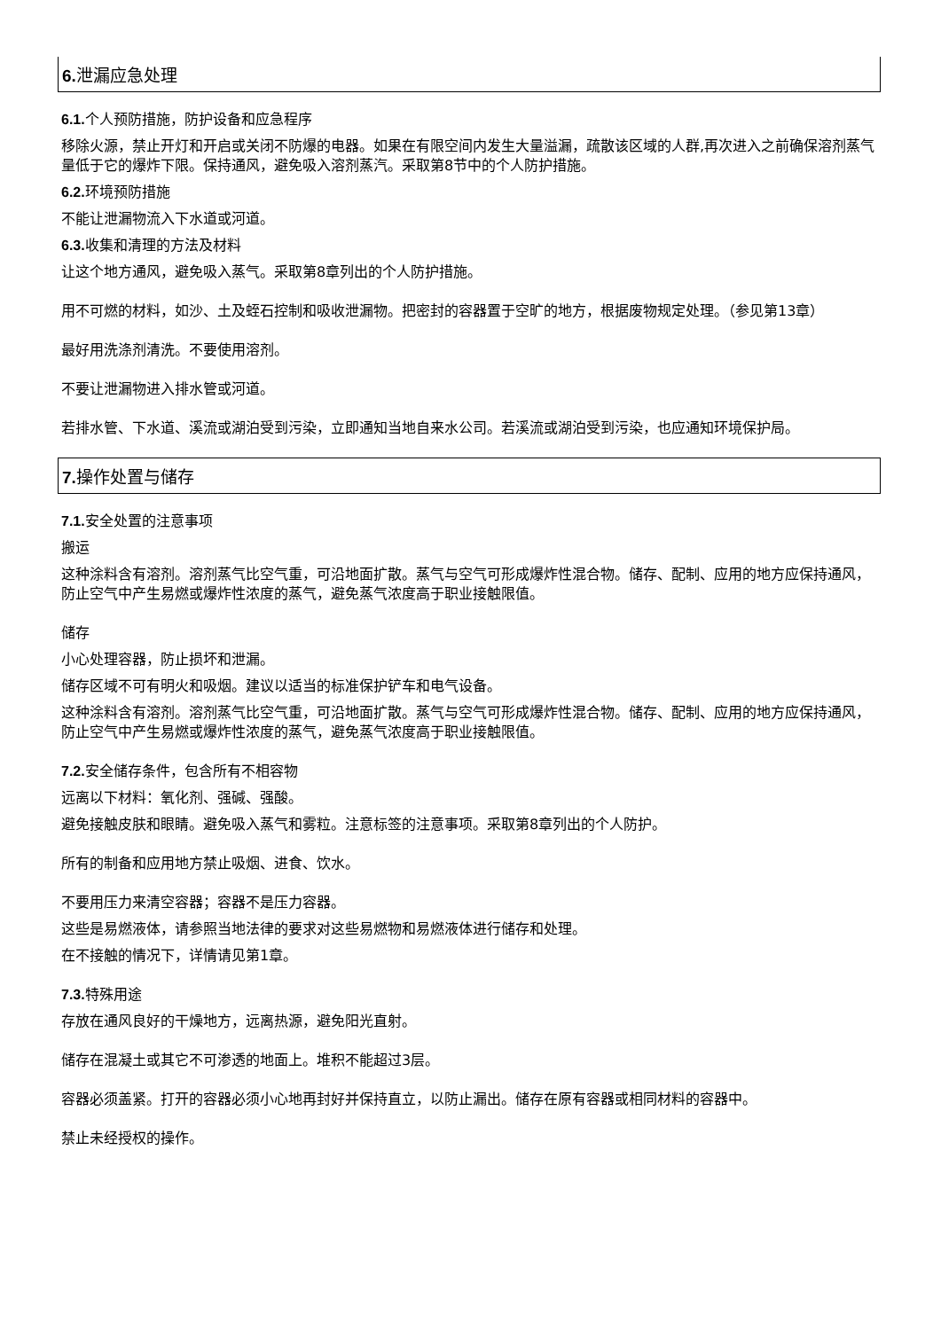6. 泄漏应急处理
6.1. 个人预防措施，防护设备和应急程序
移除火源，禁止开灯和开启或关闭不防爆的电器。如果在有限空间内发生大量溢漏，疏散该区域的人群,再次进入之前确保溶剂蒸气量低于它的爆炸下限。保持通风，避免吸入溶剂蒸汽。采取第8节中的个人防护措施。
6.2. 环境预防措施
不能让泄漏物流入下水道或河道。
6.3. 收集和清理的方法及材料
让这个地方通风，避免吸入蒸气。采取第8章列出的个人防护措施。
用不可燃的材料，如沙、土及蛭石控制和吸收泄漏物。把密封的容器置于空旷的地方，根据废物规定处理。（参见第13章）
最好用洗涤剂清洗。不要使用溶剂。
不要让泄漏物进入排水管或河道。
若排水管、下水道、溪流或湖泊受到污染，立即通知当地自来水公司。若溪流或湖泊受到污染，也应通知环境保护局。
7. 操作处置与储存
7.1. 安全处置的注意事项
搬运
这种涂料含有溶剂。溶剂蒸气比空气重，可沿地面扩散。蒸气与空气可形成爆炸性混合物。储存、配制、应用的地方应保持通风，防止空气中产生易燃或爆炸性浓度的蒸气，避免蒸气浓度高于职业接触限值。
储存
小心处理容器，防止损坏和泄漏。
储存区域不可有明火和吸烟。建议以适当的标准保护铲车和电气设备。
这种涂料含有溶剂。溶剂蒸气比空气重，可沿地面扩散。蒸气与空气可形成爆炸性混合物。储存、配制、应用的地方应保持通风，防止空气中产生易燃或爆炸性浓度的蒸气，避免蒸气浓度高于职业接触限值。
7.2. 安全储存条件，包含所有不相容物
远离以下材料：氧化剂、强碱、强酸。
避免接触皮肤和眼睛。避免吸入蒸气和雾粒。注意标签的注意事项。采取第8章列出的个人防护。
所有的制备和应用地方禁止吸烟、进食、饮水。
不要用压力来清空容器；容器不是压力容器。
这些是易燃液体，请参照当地法律的要求对这些易燃物和易燃液体进行储存和处理。
在不接触的情况下，详情请见第1章。
7.3. 特殊用途
存放在通风良好的干燥地方，远离热源，避免阳光直射。
储存在混凝土或其它不可渗透的地面上。堆积不能超过3层。
容器必须盖紧。打开的容器必须小心地再封好并保持直立，以防止漏出。储存在原有容器或相同材料的容器中。
禁止未经授权的操作。